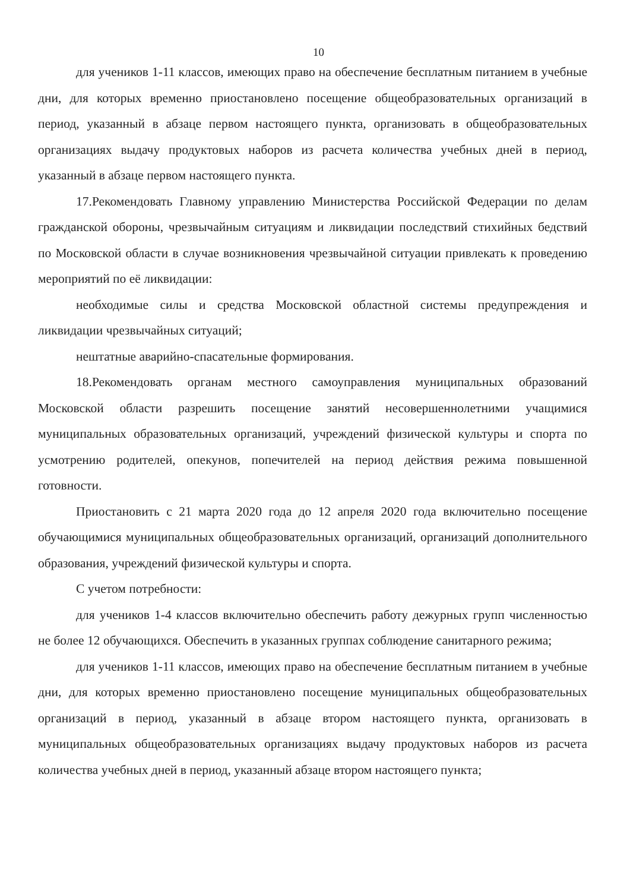10
для учеников 1-11 классов, имеющих право на обеспечение бесплатным питанием в учебные дни, для которых временно приостановлено посещение общеобразовательных организаций в период, указанный в абзаце первом настоящего пункта, организовать в общеобразовательных организациях выдачу продуктовых наборов из расчета количества учебных дней в период, указанный в абзаце первом настоящего пункта.
17.Рекомендовать Главному управлению Министерства Российской Федерации по делам гражданской обороны, чрезвычайным ситуациям и ликвидации последствий стихийных бедствий по Московской области в случае возникновения чрезвычайной ситуации привлекать к проведению мероприятий по её ликвидации:
необходимые силы и средства Московской областной системы предупреждения и ликвидации чрезвычайных ситуаций;
нештатные аварийно-спасательные формирования.
18.Рекомендовать органам местного самоуправления муниципальных образований Московской области разрешить посещение занятий несовершеннолетними учащимися муниципальных образовательных организаций, учреждений физической культуры и спорта по усмотрению родителей, опекунов, попечителей на период действия режима повышенной готовности.
Приостановить с 21 марта 2020 года до 12 апреля 2020 года включительно посещение обучающимися муниципальных общеобразовательных организаций, организаций дополнительного образования, учреждений физической культуры и спорта.
С учетом потребности:
для учеников 1-4 классов включительно обеспечить работу дежурных групп численностью не более 12 обучающихся. Обеспечить в указанных группах соблюдение санитарного режима;
для учеников 1-11 классов, имеющих право на обеспечение бесплатным питанием в учебные дни, для которых временно приостановлено посещение муниципальных общеобразовательных организаций в период, указанный в абзаце втором настоящего пункта, организовать в муниципальных общеобразовательных организациях выдачу продуктовых наборов из расчета количества учебных дней в период, указанный абзаце втором настоящего пункта;